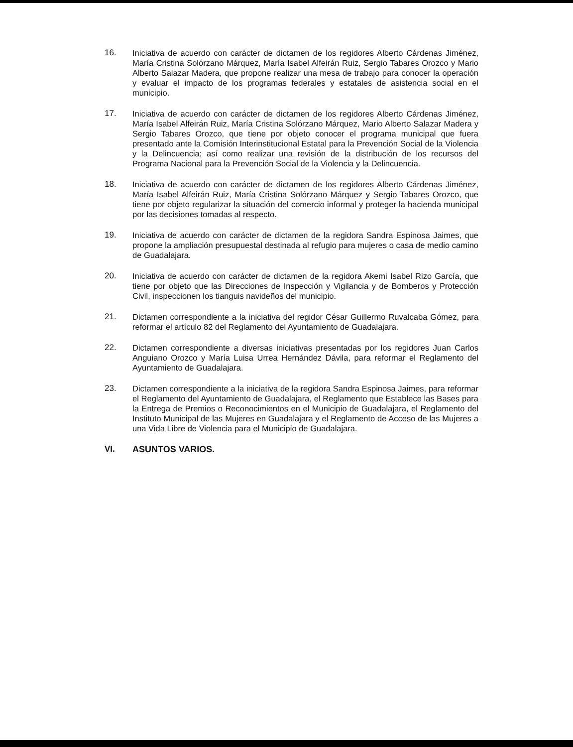16. Iniciativa de acuerdo con carácter de dictamen de los regidores Alberto Cárdenas Jiménez, María Cristina Solórzano Márquez, María Isabel Alfeirán Ruiz, Sergio Tabares Orozco y Mario Alberto Salazar Madera, que propone realizar una mesa de trabajo para conocer la operación y evaluar el impacto de los programas federales y estatales de asistencia social en el municipio.
17. Iniciativa de acuerdo con carácter de dictamen de los regidores Alberto Cárdenas Jiménez, María Isabel Alfeirán Ruiz, María Cristina Solórzano Márquez, Mario Alberto Salazar Madera y Sergio Tabares Orozco, que tiene por objeto conocer el programa municipal que fuera presentado ante la Comisión Interinstitucional Estatal para la Prevención Social de la Violencia y la Delincuencia; así como realizar una revisión de la distribución de los recursos del Programa Nacional para la Prevención Social de la Violencia y la Delincuencia.
18. Iniciativa de acuerdo con carácter de dictamen de los regidores Alberto Cárdenas Jiménez, María Isabel Alfeirán Ruiz, María Cristina Solórzano Márquez y Sergio Tabares Orozco, que tiene por objeto regularizar la situación del comercio informal y proteger la hacienda municipal por las decisiones tomadas al respecto.
19. Iniciativa de acuerdo con carácter de dictamen de la regidora Sandra Espinosa Jaimes, que propone la ampliación presupuestal destinada al refugio para mujeres o casa de medio camino de Guadalajara.
20. Iniciativa de acuerdo con carácter de dictamen de la regidora Akemi Isabel Rizo García, que tiene por objeto que las Direcciones de Inspección y Vigilancia y de Bomberos y Protección Civil, inspeccionen los tianguis navideños del municipio.
21. Dictamen correspondiente a la iniciativa del regidor César Guillermo Ruvalcaba Gómez, para reformar el artículo 82 del Reglamento del Ayuntamiento de Guadalajara.
22. Dictamen correspondiente a diversas iniciativas presentadas por los regidores Juan Carlos Anguiano Orozco y María Luisa Urrea Hernández Dávila, para reformar el Reglamento del Ayuntamiento de Guadalajara.
23. Dictamen correspondiente a la iniciativa de la regidora Sandra Espinosa Jaimes, para reformar el Reglamento del Ayuntamiento de Guadalajara, el Reglamento que Establece las Bases para la Entrega de Premios o Reconocimientos en el Municipio de Guadalajara, el Reglamento del Instituto Municipal de las Mujeres en Guadalajara y el Reglamento de Acceso de las Mujeres a una Vida Libre de Violencia para el Municipio de Guadalajara.
VI. ASUNTOS VARIOS.